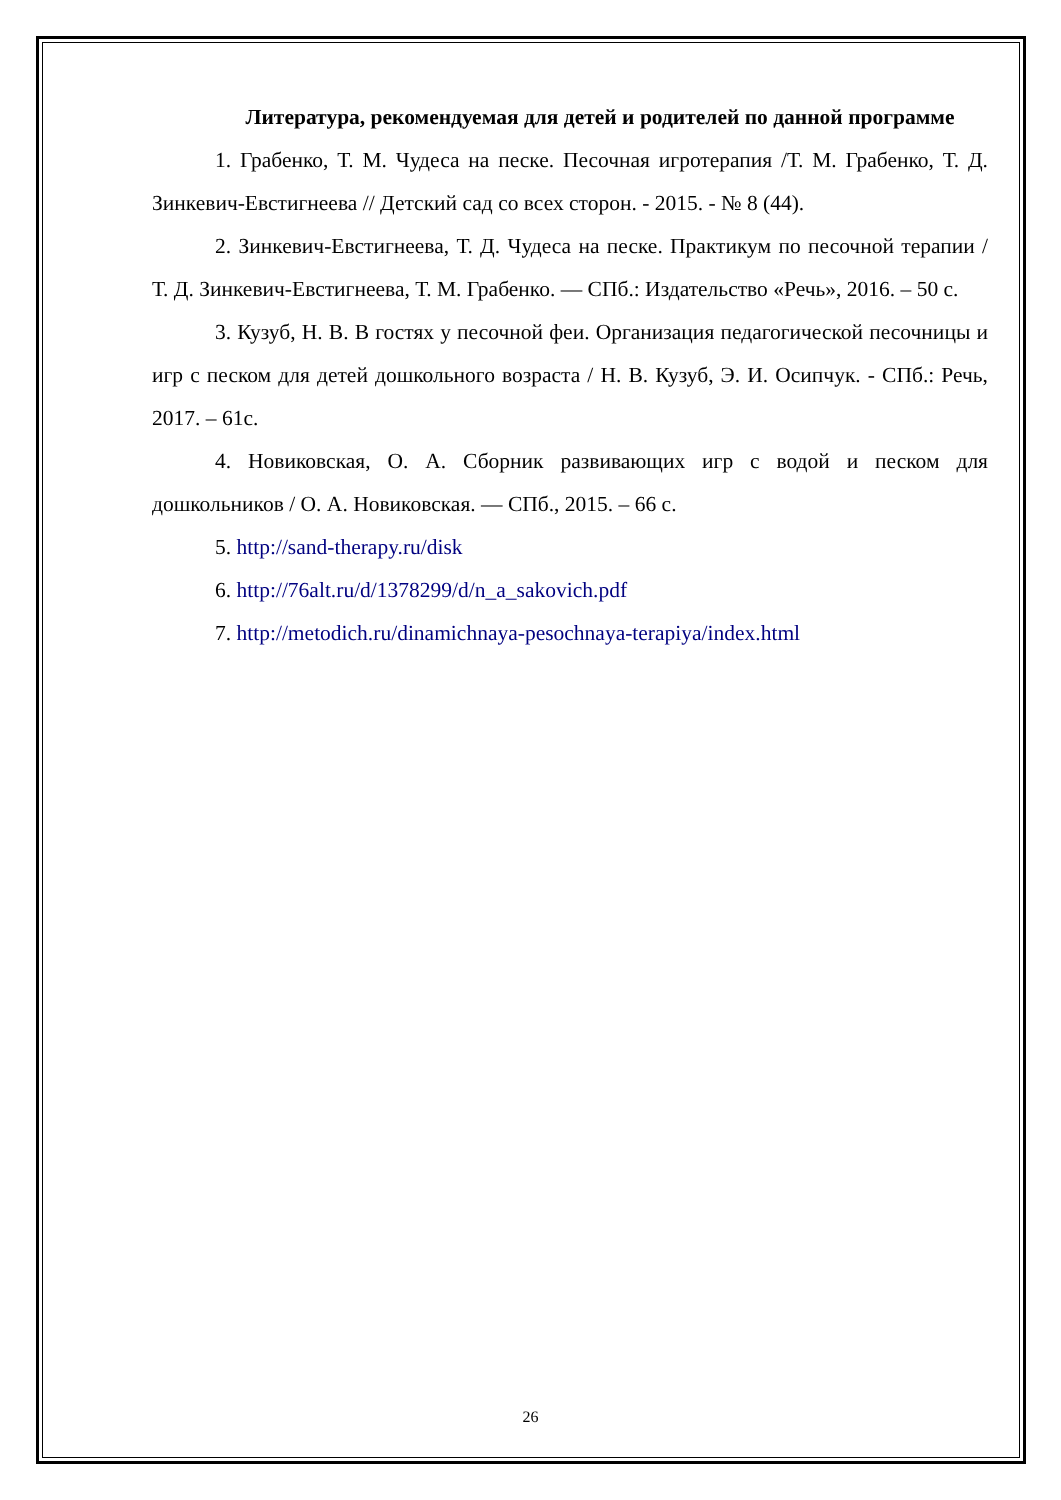Литература, рекомендуемая для детей и родителей по данной программе
1. Грабенко, Т. М. Чудеса на песке. Песочная игротерапия /Т. М. Грабенко, Т. Д. Зинкевич-Евстигнеева // Детский сад со всех сторон. - 2015. - № 8 (44).
2. Зинкевич-Евстигнеева, Т. Д. Чудеса на песке. Практикум по песочной терапии / Т. Д. Зинкевич-Евстигнеева, Т. М. Грабенко. — СПб.: Издательство «Речь», 2016. – 50 с.
3. Кузуб, Н. В. В гостях у песочной феи. Организация педагогической песочницы и игр с песком для детей дошкольного возраста / Н. В. Кузуб, Э. И. Осипчук. - СПб.: Речь, 2017. – 61с.
4. Новиковская, О. А. Сборник развивающих игр с водой и песком для дошкольников / О. А. Новиковская. — СПб., 2015. – 66 с.
5. http://sand-therapy.ru/disk
6. http://76alt.ru/d/1378299/d/n_a_sakovich.pdf
7. http://metodich.ru/dinamichnaya-pesochnaya-terapiya/index.html
26